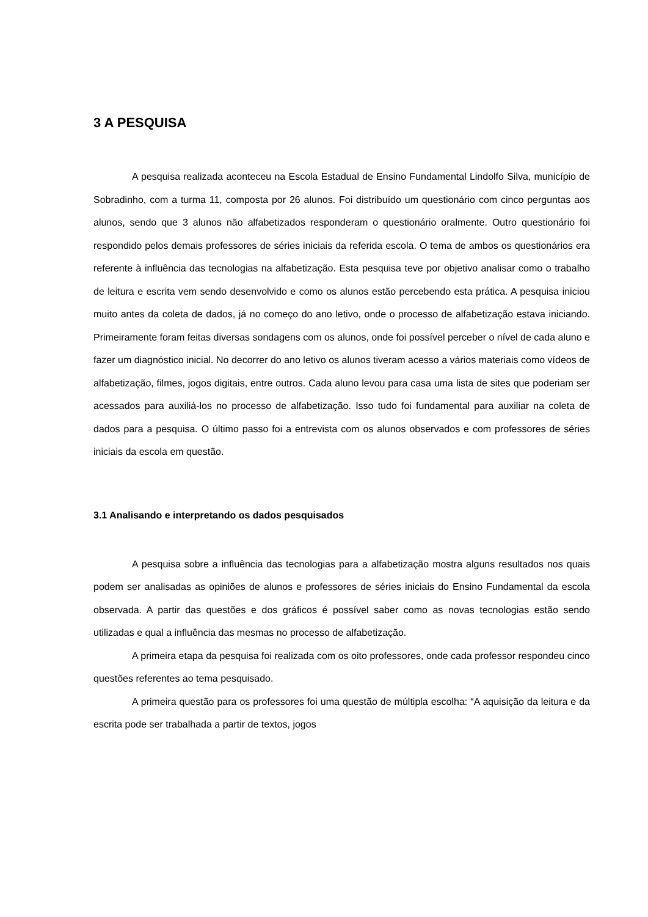3 A PESQUISA
A pesquisa realizada aconteceu na Escola Estadual de Ensino Fundamental Lindolfo Silva, município de Sobradinho, com a turma 11, composta por 26 alunos. Foi distribuído um questionário com cinco perguntas aos alunos, sendo que 3 alunos não alfabetizados responderam o questionário oralmente. Outro questionário foi respondido pelos demais professores de séries iniciais da referida escola. O tema de ambos os questionários era referente à influência das tecnologias na alfabetização. Esta pesquisa teve por objetivo analisar como o trabalho de leitura e escrita vem sendo desenvolvido e como os alunos estão percebendo esta prática. A pesquisa iniciou muito antes da coleta de dados, já no começo do ano letivo, onde o processo de alfabetização estava iniciando. Primeiramente foram feitas diversas sondagens com os alunos, onde foi possível perceber o nível de cada aluno e fazer um diagnóstico inicial. No decorrer do ano letivo os alunos tiveram acesso a vários materiais como vídeos de alfabetização, filmes, jogos digitais, entre outros. Cada aluno levou para casa uma lista de sites que poderiam ser acessados para auxiliá-los no processo de alfabetização. Isso tudo foi fundamental para auxiliar na coleta de dados para a pesquisa. O último passo foi a entrevista com os alunos observados e com professores de séries iniciais da escola em questão.
3.1 Analisando e interpretando os dados pesquisados
A pesquisa sobre a influência das tecnologias para a alfabetização mostra alguns resultados nos quais podem ser analisadas as opiniões de alunos e professores de séries iniciais do Ensino Fundamental da escola observada. A partir das questões e dos gráficos é possível saber como as novas tecnologias estão sendo utilizadas e qual a influência das mesmas no processo de alfabetização.
A primeira etapa da pesquisa foi realizada com os oito professores, onde cada professor respondeu cinco questões referentes ao tema pesquisado.
A primeira questão para os professores foi uma questão de múltipla escolha: “A aquisição da leitura e da escrita pode ser trabalhada a partir de textos, jogos